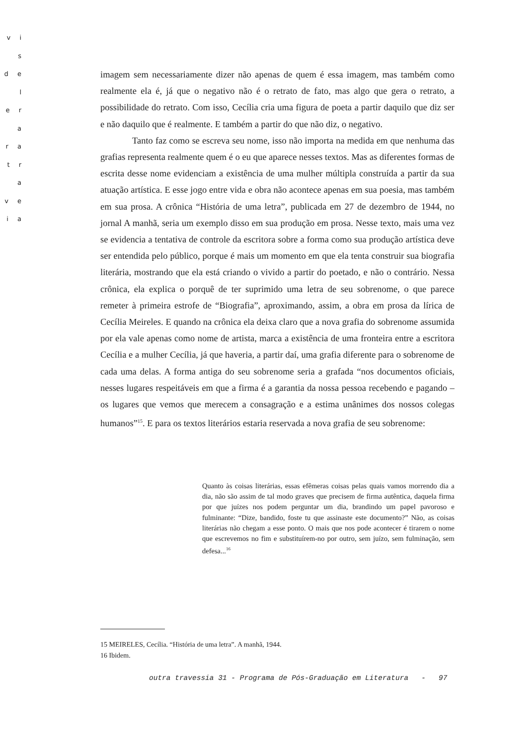v i s
d e l
e r a
r a
t r a
v e
i a
imagem sem necessariamente dizer não apenas de quem é essa imagem, mas também como realmente ela é, já que o negativo não é o retrato de fato, mas algo que gera o retrato, a possibilidade do retrato. Com isso, Cecília cria uma figura de poeta a partir daquilo que diz ser e não daquilo que é realmente. E também a partir do que não diz, o negativo.
Tanto faz como se escreva seu nome, isso não importa na medida em que nenhuma das grafias representa realmente quem é o eu que aparece nesses textos. Mas as diferentes formas de escrita desse nome evidenciam a existência de uma mulher múltipla construída a partir da sua atuação artística. E esse jogo entre vida e obra não acontece apenas em sua poesia, mas também em sua prosa. A crônica “História de uma letra”, publicada em 27 de dezembro de 1944, no jornal A manhã, seria um exemplo disso em sua produção em prosa. Nesse texto, mais uma vez se evidencia a tentativa de controle da escritora sobre a forma como sua produção artística deve ser entendida pelo público, porque é mais um momento em que ela tenta construir sua biografia literária, mostrando que ela está criando o vivido a partir do poetado, e não o contrário. Nessa crônica, ela explica o porquê de ter suprimido uma letra de seu sobrenome, o que parece remeter à primeira estrofe de “Biografia”, aproximando, assim, a obra em prosa da lírica de Cecília Meireles. E quando na crônica ela deixa claro que a nova grafia do sobrenome assumida por ela vale apenas como nome de artista, marca a existência de uma fronteira entre a escritora Cecília e a mulher Cecília, já que haveria, a partir daí, uma grafia diferente para o sobrenome de cada uma delas. A forma antiga do seu sobrenome seria a grafada “nos documentos oficiais, nesses lugares respeitáveis em que a firma é a garantia da nossa pessoa recebendo e pagando – os lugares que vemos que merecem a consagração e a estima unânimes dos nossos colegas humanos”<sup>15</sup>. E para os textos literários estaria reservada a nova grafia de seu sobrenome:
Quanto às coisas literárias, essas efêmeras coisas pelas quais vamos morrendo dia a dia, não são assim de tal modo graves que precisem de firma autêntica, daquela firma por que juízes nos podem perguntar um dia, brandindo um papel pavoroso e fulminante: “Dize, bandido, foste tu que assinaste este documento?” Não, as coisas literárias não chegam a esse ponto. O mais que nos pode acontecer é tirarem o nome que escrevemos no fim e substituírem-no por outro, sem juízo, sem fulminação, sem defesa...<sup>16</sup>
15 MEIRELES, Cecília. “História de uma letra”. A manhã, 1944.
16 Ibidem.
outra travessia 31 - Programa de Pós-Graduação em Literatura - 97